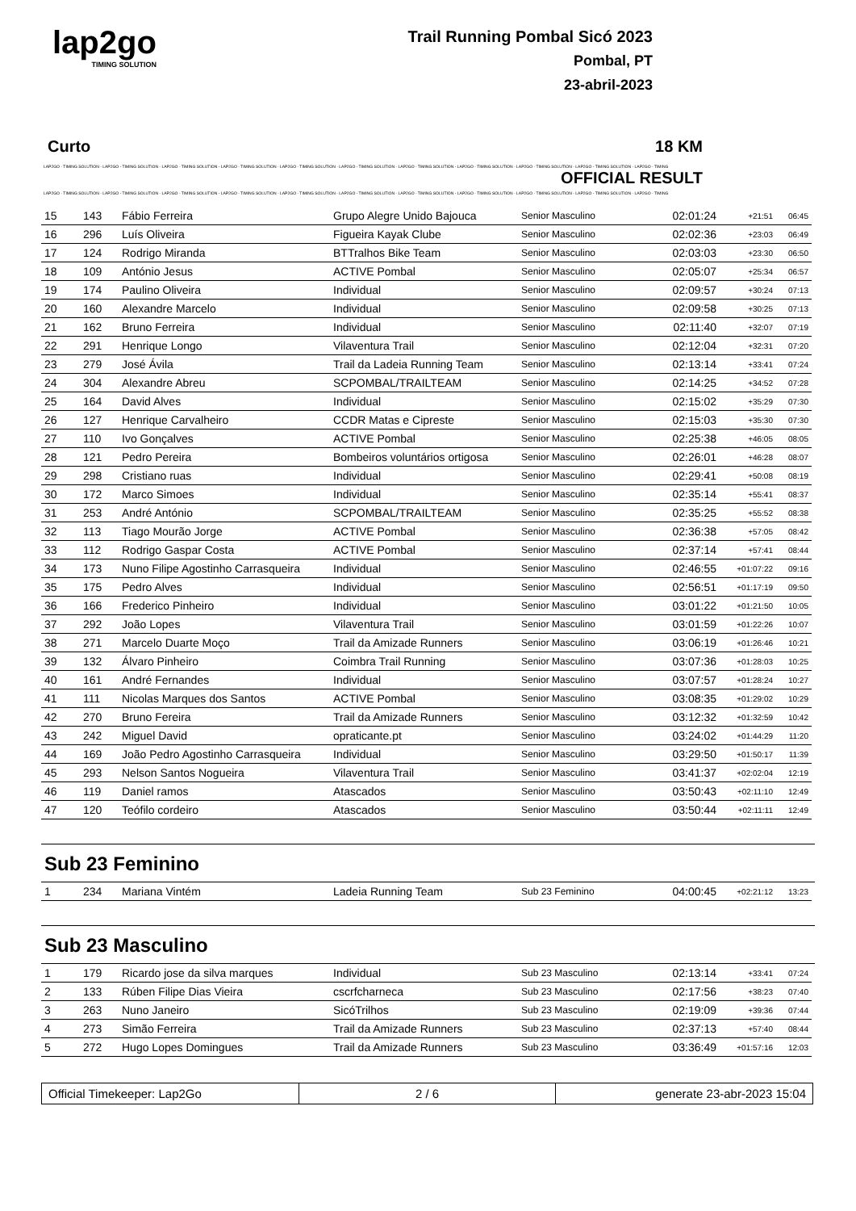lap2go
TIMING SOLUTION
Trail Running Pombal Sicó 2023
Pombal, PT
23-abril-2023
Curto 18 KM
LAP2GO - TIMING SOLUTION - LAP2GO - TIMING SOLUTION - LAP2GO - TIMING SOLUTION - LAP2GO - TIMING SOLUTION - LAP2GO - TIMING SOLUTION - LAP2GO - TIMING SOLUTION - LAP2GO - TIMING SOLUTION - LAP2GO - TIMING SOLUTION - LAP2GO - TIMING SOLUTION - LAP2GO - TIMING SOLUTION - LAP2GO - TIMING
OFFICIAL RESULT
LAP2GO - TIMING SOLUTION - LAP2GO - TIMING SOLUTION - LAP2GO - TIMING SOLUTION - LAP2GO - TIMING SOLUTION - LAP2GO - TIMING SOLUTION - LAP2GO - TIMING SOLUTION - LAP2GO - TIMING SOLUTION - LAP2GO - TIMING SOLUTION - LAP2GO - TIMING SOLUTION - LAP2GO - TIMING SOLUTION - LAP2GO - TIMING
| 15 | 143 | Fábio Ferreira | Grupo Alegre Unido Bajouca | Senior Masculino | 02:01:24 | +21:51 | 06:45 |
| 16 | 296 | Luís Oliveira | Figueira Kayak Clube | Senior Masculino | 02:02:36 | +23:03 | 06:49 |
| 17 | 124 | Rodrigo Miranda | BTTralhos Bike Team | Senior Masculino | 02:03:03 | +23:30 | 06:50 |
| 18 | 109 | António Jesus | ACTIVE Pombal | Senior Masculino | 02:05:07 | +25:34 | 06:57 |
| 19 | 174 | Paulino Oliveira | Individual | Senior Masculino | 02:09:57 | +30:24 | 07:13 |
| 20 | 160 | Alexandre Marcelo | Individual | Senior Masculino | 02:09:58 | +30:25 | 07:13 |
| 21 | 162 | Bruno Ferreira | Individual | Senior Masculino | 02:11:40 | +32:07 | 07:19 |
| 22 | 291 | Henrique Longo | Vilaventura Trail | Senior Masculino | 02:12:04 | +32:31 | 07:20 |
| 23 | 279 | José Ávila | Trail da Ladeia Running Team | Senior Masculino | 02:13:14 | +33:41 | 07:24 |
| 24 | 304 | Alexandre Abreu | SCPOMBAL/TRAILTEAM | Senior Masculino | 02:14:25 | +34:52 | 07:28 |
| 25 | 164 | David Alves | Individual | Senior Masculino | 02:15:02 | +35:29 | 07:30 |
| 26 | 127 | Henrique Carvalheiro | CCDR Matas e Cipreste | Senior Masculino | 02:15:03 | +35:30 | 07:30 |
| 27 | 110 | Ivo Gonçalves | ACTIVE Pombal | Senior Masculino | 02:25:38 | +46:05 | 08:05 |
| 28 | 121 | Pedro Pereira | Bombeiros voluntários ortigosa | Senior Masculino | 02:26:01 | +46:28 | 08:07 |
| 29 | 298 | Cristiano ruas | Individual | Senior Masculino | 02:29:41 | +50:08 | 08:19 |
| 30 | 172 | Marco Simoes | Individual | Senior Masculino | 02:35:14 | +55:41 | 08:37 |
| 31 | 253 | André António | SCPOMBAL/TRAILTEAM | Senior Masculino | 02:35:25 | +55:52 | 08:38 |
| 32 | 113 | Tiago Mourão Jorge | ACTIVE Pombal | Senior Masculino | 02:36:38 | +57:05 | 08:42 |
| 33 | 112 | Rodrigo Gaspar Costa | ACTIVE Pombal | Senior Masculino | 02:37:14 | +57:41 | 08:44 |
| 34 | 173 | Nuno Filipe Agostinho Carrasqueira | Individual | Senior Masculino | 02:46:55 | +01:07:22 | 09:16 |
| 35 | 175 | Pedro Alves | Individual | Senior Masculino | 02:56:51 | +01:17:19 | 09:50 |
| 36 | 166 | Frederico Pinheiro | Individual | Senior Masculino | 03:01:22 | +01:21:50 | 10:05 |
| 37 | 292 | João Lopes | Vilaventura Trail | Senior Masculino | 03:01:59 | +01:22:26 | 10:07 |
| 38 | 271 | Marcelo Duarte Moço | Trail da Amizade Runners | Senior Masculino | 03:06:19 | +01:26:46 | 10:21 |
| 39 | 132 | Álvaro Pinheiro | Coimbra Trail Running | Senior Masculino | 03:07:36 | +01:28:03 | 10:25 |
| 40 | 161 | André Fernandes | Individual | Senior Masculino | 03:07:57 | +01:28:24 | 10:27 |
| 41 | 111 | Nicolas Marques dos Santos | ACTIVE Pombal | Senior Masculino | 03:08:35 | +01:29:02 | 10:29 |
| 42 | 270 | Bruno Fereira | Trail da Amizade Runners | Senior Masculino | 03:12:32 | +01:32:59 | 10:42 |
| 43 | 242 | Miguel David | opraticante.pt | Senior Masculino | 03:24:02 | +01:44:29 | 11:20 |
| 44 | 169 | João Pedro Agostinho Carrasqueira | Individual | Senior Masculino | 03:29:50 | +01:50:17 | 11:39 |
| 45 | 293 | Nelson Santos Nogueira | Vilaventura Trail | Senior Masculino | 03:41:37 | +02:02:04 | 12:19 |
| 46 | 119 | Daniel ramos | Atascados | Senior Masculino | 03:50:43 | +02:11:10 | 12:49 |
| 47 | 120 | Teófilo cordeiro | Atascados | Senior Masculino | 03:50:44 | +02:11:11 | 12:49 |
Sub 23 Feminino
| 1 | 234 | Mariana Vintém | Ladeia Running Team | Sub 23 Feminino | 04:00:45 | +02:21:12 | 13:23 |
Sub 23 Masculino
| 1 | 179 | Ricardo jose da silva marques | Individual | Sub 23 Masculino | 02:13:14 | +33:41 | 07:24 |
| 2 | 133 | Rúben Filipe Dias Vieira | cscrfcharneca | Sub 23 Masculino | 02:17:56 | +38:23 | 07:40 |
| 3 | 263 | Nuno Janeiro | SicóTrilhos | Sub 23 Masculino | 02:19:09 | +39:36 | 07:44 |
| 4 | 273 | Simão Ferreira | Trail da Amizade Runners | Sub 23 Masculino | 02:37:13 | +57:40 | 08:44 |
| 5 | 272 | Hugo Lopes Domingues | Trail da Amizade Runners | Sub 23 Masculino | 03:36:49 | +01:57:16 | 12:03 |
Official Timekeeper: Lap2Go 2 / 6 generate 23-abr-2023 15:04